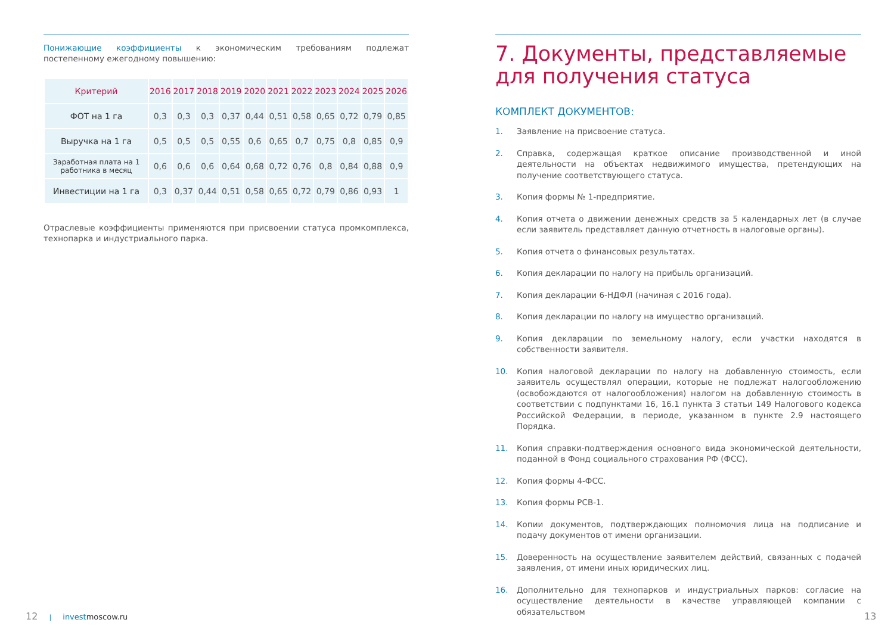Понижающие коэффициенты к экономическим требованиям подлежат постепенному ежегодному повышению:
| Критерий | 2016 | 2017 | 2018 | 2019 | 2020 | 2021 | 2022 | 2023 | 2024 | 2025 | 2026 |
| --- | --- | --- | --- | --- | --- | --- | --- | --- | --- | --- | --- |
| ФОТ на 1 га | 0,3 | 0,3 | 0,3 | 0,37 | 0,44 | 0,51 | 0,58 | 0,65 | 0,72 | 0,79 | 0,85 |
| Выручка на 1 га | 0,5 | 0,5 | 0,5 | 0,55 | 0,6 | 0,65 | 0,7 | 0,75 | 0,8 | 0,85 | 0,9 |
| Заработная плата на 1 работника в месяц | 0,6 | 0,6 | 0,6 | 0,64 | 0,68 | 0,72 | 0,76 | 0,8 | 0,84 | 0,88 | 0,9 |
| Инвестиции на 1 га | 0,3 | 0,37 | 0,44 | 0,51 | 0,58 | 0,65 | 0,72 | 0,79 | 0,86 | 0,93 | 1 |
Отраслевые коэффициенты применяются при присвоении статуса промкомплекса, технопарка и индустриального парка.
7. Документы, представляемые для получения статуса
КОМПЛЕКТ ДОКУМЕНТОВ:
1. Заявление на присвоение статуса.
2. Справка, содержащая краткое описание производственной и иной деятельности на объектах недвижимого имущества, претендующих на получение соответствующего статуса.
3. Копия формы № 1-предприятие.
4. Копия отчета о движении денежных средств за 5 календарных лет (в случае если заявитель представляет данную отчетность в налоговые органы).
5. Копия отчета о финансовых результатах.
6. Копия декларации по налогу на прибыль организаций.
7. Копия декларации 6-НДФЛ (начиная с 2016 года).
8. Копия декларации по налогу на имущество организаций.
9. Копия декларации по земельному налогу, если участки находятся в собственности заявителя.
10. Копия налоговой декларации по налогу на добавленную стоимость, если заявитель осуществлял операции, которые не подлежат налогообложению (освобождаются от налогообложения) налогом на добавленную стоимость в соответствии с подпунктами 16, 16.1 пункта 3 статьи 149 Налогового кодекса Российской Федерации, в периоде, указанном в пункте 2.9 настоящего Порядка.
11. Копия справки-подтверждения основного вида экономической деятельности, поданной в Фонд социального страхования РФ (ФСС).
12. Копия формы 4-ФСС.
13. Копия формы РСВ-1.
14. Копии документов, подтверждающих полномочия лица на подписание и подачу документов от имени организации.
15. Доверенность на осуществление заявителем действий, связанных с подачей заявления, от имени иных юридических лиц.
16. Дополнительно для технопарков и индустриальных парков: согласие на осуществление деятельности в качестве управляющей компании с обязательством
12 | invest moscow.ru 13